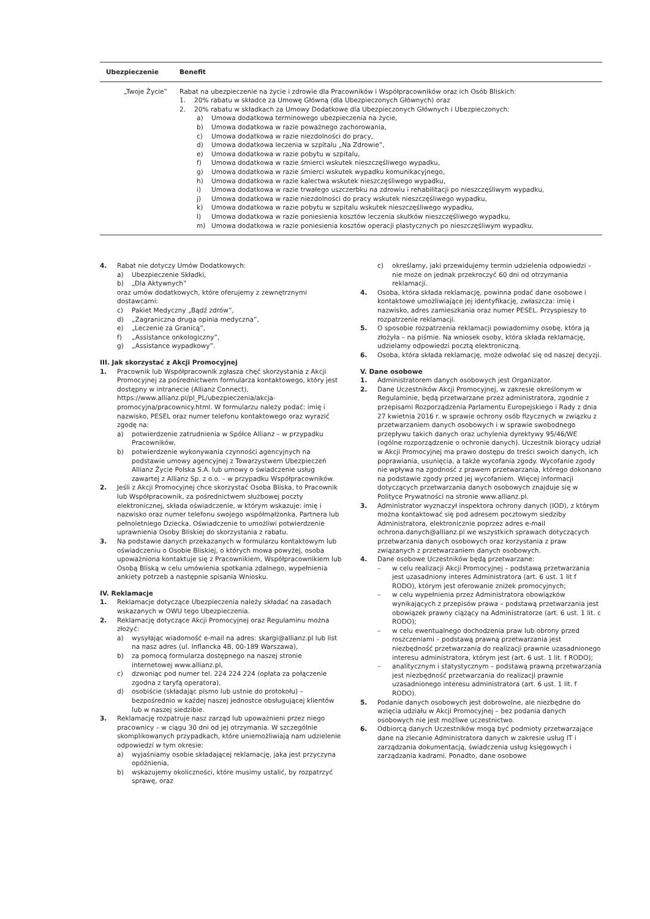| Ubezpieczenie | Benefit |
| --- | --- |
| „Twoje Życie” | Rabat na ubezpieczenie na życie i zdrowie dla Pracowników i Współpracowników oraz ich Osób Bliskich: 1. 20% rabatu w składce za Umowę Główną (dla Ubezpieczonych Głównych) oraz 2. 20% rabatu w składkach za Umowy Dodatkowe dla Ubezpieczonych Głównych i Ubezpieczonych: a) Umowa dodatkowa terminowego ubezpieczenia na życie, b) Umowa dodatkowa w razie poważnego zachorowania, c) Umowa dodatkowa w razie niezdolności do pracy, d) Umowa dodatkowa leczenia w szpitalu „Na Zdrowie”, e) Umowa dodatkowa w razie pobytu w szpitalu, f) Umowa dodatkowa w razie śmierci wskutek nieszczęśliwego wypadku, g) Umowa dodatkowa w razie śmierci wskutek wypadku komunikacyjnego, h) Umowa dodatkowa w razie kalectwa wskutek nieszczęśliwego wypadku, i) Umowa dodatkowa w razie trwałego uszczerbku na zdrowiu i rehabilitacji po nieszczęśliwym wypadku, j) Umowa dodatkowa w razie niezdolności do pracy wskutek nieszczęśliwego wypadku, k) Umowa dodatkowa w razie pobytu w szpitalu wskutek nieszczęśliwego wypadku, l) Umowa dodatkowa w razie poniesienia kosztów leczenia skutków nieszczęśliwego wypadku, m) Umowa dodatkowa w razie poniesienia kosztów operacji plastycznych po nieszczęśliwym wypadku. |
4. Rabat nie dotyczy Umów Dodatkowych:
a) Ubezpieczenie Składki,
b) „Dla Aktywnych”
oraz umów dodatkowych, które oferujemy z zewnętrznymi dostawcami:
c) Pakiet Medyczny „Bądź zdrów”,
d) „Zagraniczna druga opinia medyczna”,
e) „Leczenie za Granicą”,
f) „Assistance onkologiczny”,
g) „Assistance wypadkowy”.
III. Jak skorzystać z Akcji Promocyjnej
1. Pracownik lub Współpracownik zgłasza chęć skorzystania z Akcji Promocyjnej za pośrednictwem formularza kontaktowego, który jest dostępny w intranecie (Allianz Connect), https://www.allianz.pl/pl_PL/ubezpieczenia/akcja-promocyjna/pracownicy.html. W formularzu należy podać: imię i nazwisko, PESEL oraz numer telefonu kontaktowego oraz wyrazić zgodę na:
a) potwierdzenie zatrudnienia w Spółce Allianz – w przypadku Pracowników,
b) potwierdzenie wykonywania czynności agencyjnych na podstawie umowy agencyjnej z Towarzystwem Ubezpieczeń Allianz Życie Polska S.A. lub umowy o świadczenie usług zawartej z Allianz Sp. z o.o. – w przypadku Współpracowników.
2. Jeśli z Akcji Promocyjnej chce skorzystać Osoba Bliska, to Pracownik lub Współpracownik, za pośrednictwem służbowej poczty elektronicznej, składa oświadczenie, w którym wskazuje: imię i nazwisko oraz numer telefonu swojego współmałżonka, Partnera lub pełnoletniego Dziecka. Oświadczenie to umożliwi potwierdzenie uprawnienia Osoby Bliskiej do skorzystania z rabatu.
3. Na podstawie danych przekazanych w formularzu kontaktowym lub oświadczeniu o Osobie Bliskiej, o których mowa powyżej, osoba upoważniona kontaktuje się z Pracownikiem, Współpracownikiem lub Osobą Bliską w celu umówienia spotkania zdalnego, wypełnienia ankiety potrzeb a następnie spisania Wniosku.
IV. Reklamacje
1. Reklamacje dotyczące Ubezpieczenia należy składać na zasadach wskazanych w OWU tego Ubezpieczenia.
2. Reklamację dotyczące Akcji Promocyjnej oraz Regulaminu można złożyć:
a) wysyłając wiadomość e-mail na adres: skargi@allianz.pl lub list na nasz adres (ul. Inflancka 4B, 00-189 Warszawa),
b) za pomocą formularza dostępnego na naszej stronie internetowej www.allianz.pl,
c) dzwoniąc pod numer tel. 224 224 224 (opłata za połączenie zgodna z taryfą operatora),
d) osobiście (składając pismo lub ustnie do protokołu) – bezpośrednio w każdej naszej jednostce obsługującej klientów lub w naszej siedzibie.
3. Reklamację rozpatruje nasz zarząd lub upoważnieni przez niego pracownicy – w ciągu 30 dni od jej otrzymania. W szczególnie skomplikowanych przypadkach, które uniemożliwiają nam udzielenie odpowiedzi w tym okresie:
a) wyjaśniamy osobie składającej reklamację, jaka jest przyczyna opóźnienia,
b) wskazujemy okoliczności, które musimy ustalić, by rozpatrzyć sprawę, oraz
c) określamy, jaki przewidujemy termin udzielenia odpowiedzi – nie może on jednak przekroczyć 60 dni od otrzymania reklamacji.
4. Osoba, która składa reklamację, powinna podać dane osobowe i kontaktowe umożliwiające jej identyfikację, zwłaszcza: imię i nazwisko, adres zamieszkania oraz numer PESEL. Przyspieszy to rozpatrzenie reklamacji.
5. O sposobie rozpatrzenia reklamacji powiadomimy osobę, która ją złożyła – na piśmie. Na wniosek osoby, która składa reklamację, udzielamy odpowiedzi pocztą elektroniczną.
6. Osoba, która składa reklamację, może odwołać się od naszej decyzji.
V. Dane osobowe
1. Administratorem danych osobowych jest Organizator.
2. Dane Uczestników Akcji Promocyjnej, w zakresie określonym w Regulaminie, będą przetwarzane przez administratora, zgodnie z przepisami Rozporządzenia Parlamentu Europejskiego i Rady z dnia 27 kwietnia 2016 r. w sprawie ochrony osób fizycznych w związku z przetwarzaniem danych osobowych i w sprawie swobodnego przepływu takich danych oraz uchylenia dyrektywy 95/46/WE (ogólne rozporządzenie o ochronie danych). Uczestnik biorący udział w Akcji Promocyjnej ma prawo dostępu do treści swoich danych, ich poprawiania, usunięcia, a także wycofania zgody. Wycofanie zgody nie wpływa na zgodność z prawem przetwarzania, którego dokonano na podstawie zgody przed jej wycofaniem. Więcej informacji dotyczących przetwarzania danych osobowych znajduje się w Polityce Prywatności na stronie www.allianz.pl.
3. Administrator wyznaczył inspektora ochrony danych (IOD), z którym można kontaktować się pod adresem pocztowym siedziby Administratora, elektronicznie poprzez adres e-mail ochrona.danych@allianz.pl we wszystkich sprawach dotyczących przetwarzania danych osobowych oraz korzystania z praw związanych z przetwarzaniem danych osobowych.
4. Dane osobowe Uczestników będą przetwarzane:
– w celu realizacji Akcji Promocyjnej – podstawą przetwarzania jest uzasadniony interes Administratora (art. 6 ust. 1 lit f RODO), którym jest oferowanie zniżek promocyjnych;
– w celu wypełnienia przez Administratora obowiązków wynikających z przepisów prawa – podstawą przetwarzania jest obowiązek prawny ciążący na Administratorze (art. 6 ust. 1 lit. c RODO);
– w celu ewentualnego dochodzenia praw lub obrony przed roszczeniami – podstawą prawną przetwarzania jest niezbędność przetwarzania do realizacji prawnie uzasadnionego interesu administratora, którym jest (art. 6 ust. 1 lit. f RODO);
– analitycznym i statystycznym – podstawą prawną przetwarzania jest niezbędność przetwarzania do realizacji prawnie uzasadnionego interesu administratora (art. 6 ust. 1 lit. f RODO).
5. Podanie danych osobowych jest dobrowolne, ale niezbędne do wzięcia udziału w Akcji Promocyjnej – bez podania danych osobowych nie jest możliwe uczestnictwo.
6. Odbiorcą danych Uczestników mogą być podmioty przetwarzające dane na zlecanie Administratora danych w zakresie usług IT i zarządzania dokumentacją, świadczenia usług księgowych i zarządzania kadrami. Ponadto, dane osobowe